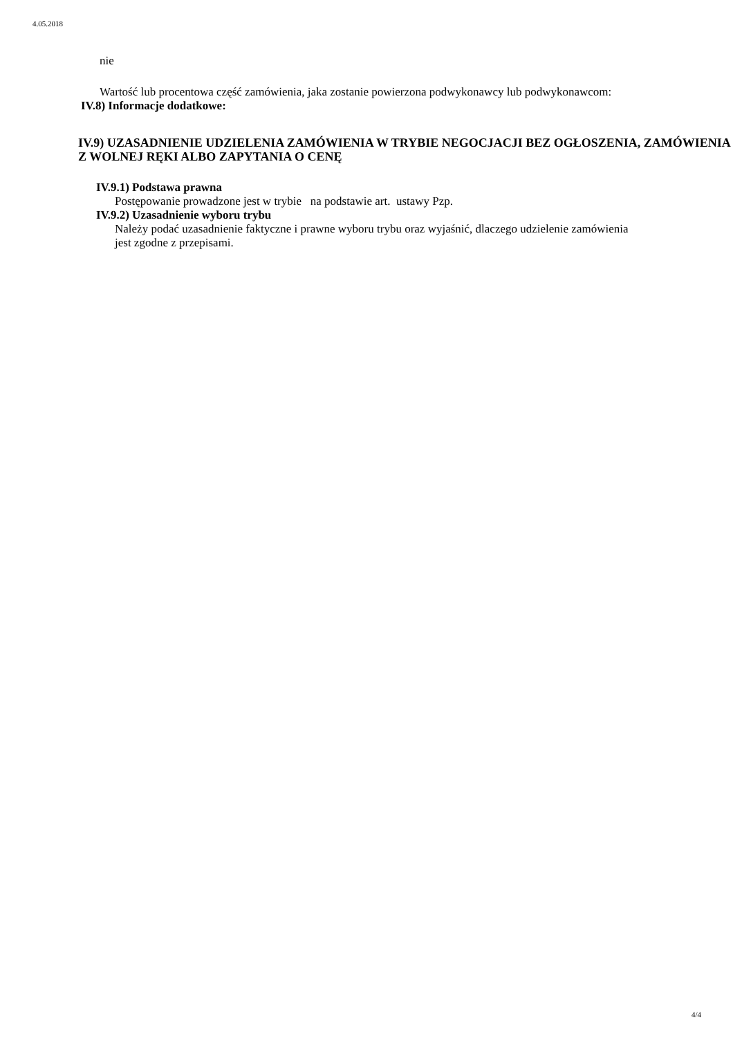4.05.2018
nie
Wartość lub procentowa część zamówienia, jaka zostanie powierzona podwykonawcy lub podwykonawcom:
IV.8) Informacje dodatkowe:
IV.9) UZASADNIENIE UDZIELENIA ZAMÓWIENIA W TRYBIE NEGOCJACJI BEZ OGŁOSZENIA, ZAMÓWIENIA Z WOLNEJ RĘKI ALBO ZAPYTANIA O CENĘ
IV.9.1) Podstawa prawna
Postępowanie prowadzone jest w trybie na podstawie art. ustawy Pzp.
IV.9.2) Uzasadnienie wyboru trybu
Należy podać uzasadnienie faktyczne i prawne wyboru trybu oraz wyjaśnić, dlaczego udzielenie zamówienia jest zgodne z przepisami.
4/4